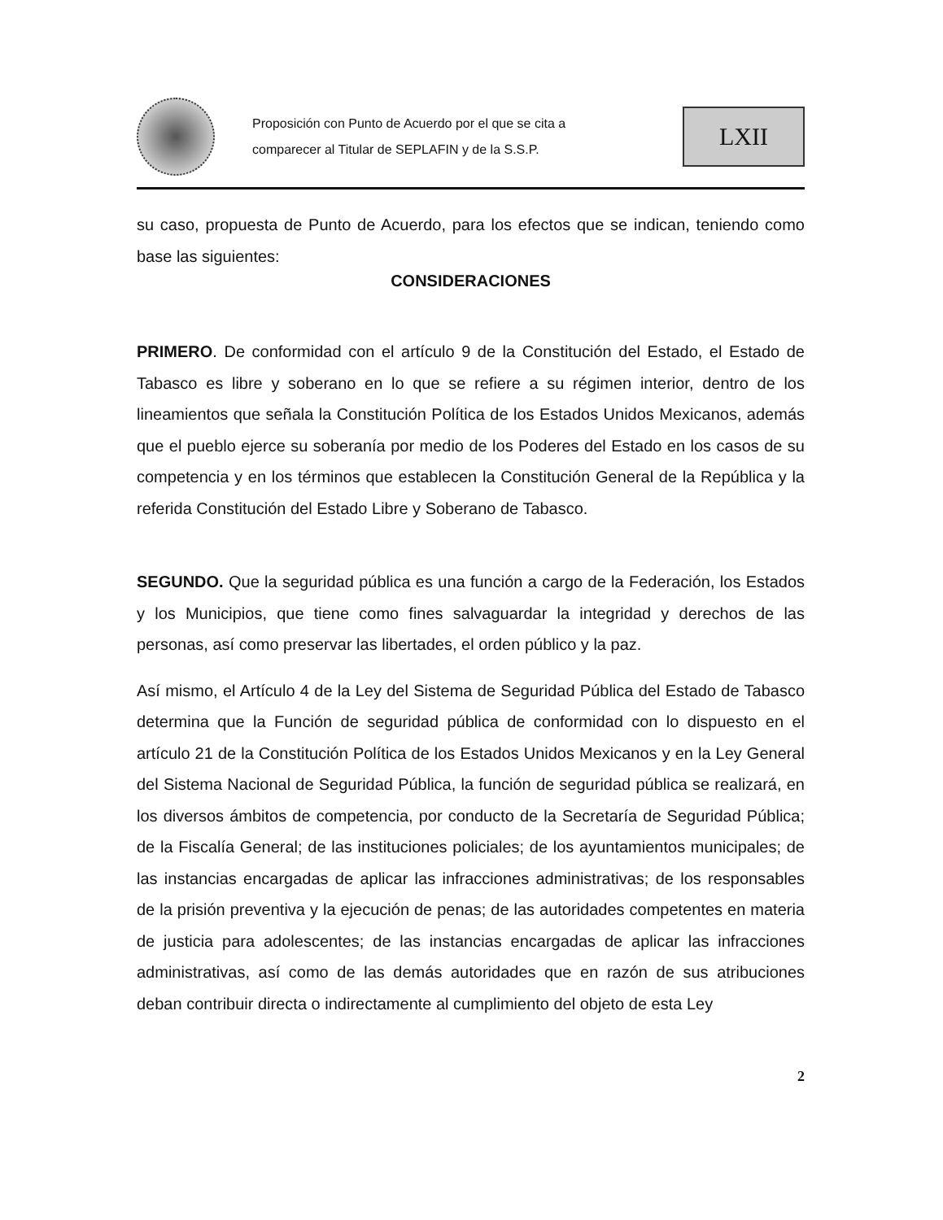Proposición con Punto de Acuerdo por el que se cita a
comparecer al Titular de SEPLAFIN y de la S.S.P.
LXII
su caso, propuesta de Punto de Acuerdo, para los efectos que se indican, teniendo como base las siguientes:
CONSIDERACIONES
PRIMERO. De conformidad con el artículo 9 de la Constitución del Estado, el Estado de Tabasco es libre y soberano en lo que se refiere a su régimen interior, dentro de los lineamientos que señala la Constitución Política de los Estados Unidos Mexicanos, además que el pueblo ejerce su soberanía por medio de los Poderes del Estado en los casos de su competencia y en los términos que establecen la Constitución General de la República y la referida Constitución del Estado Libre y Soberano de Tabasco.
SEGUNDO. Que la seguridad pública es una función a cargo de la Federación, los Estados y los Municipios, que tiene como fines salvaguardar la integridad y derechos de las personas, así como preservar las libertades, el orden público y la paz.
Así mismo, el Artículo 4 de la Ley del Sistema de Seguridad Pública del Estado de Tabasco determina que la Función de seguridad pública de conformidad con lo dispuesto en el artículo 21 de la Constitución Política de los Estados Unidos Mexicanos y en la Ley General del Sistema Nacional de Seguridad Pública, la función de seguridad pública se realizará, en los diversos ámbitos de competencia, por conducto de la Secretaría de Seguridad Pública; de la Fiscalía General; de las instituciones policiales; de los ayuntamientos municipales; de las instancias encargadas de aplicar las infracciones administrativas; de los responsables de la prisión preventiva y la ejecución de penas; de las autoridades competentes en materia de justicia para adolescentes; de las instancias encargadas de aplicar las infracciones administrativas, así como de las demás autoridades que en razón de sus atribuciones deban contribuir directa o indirectamente al cumplimiento del objeto de esta Ley
2